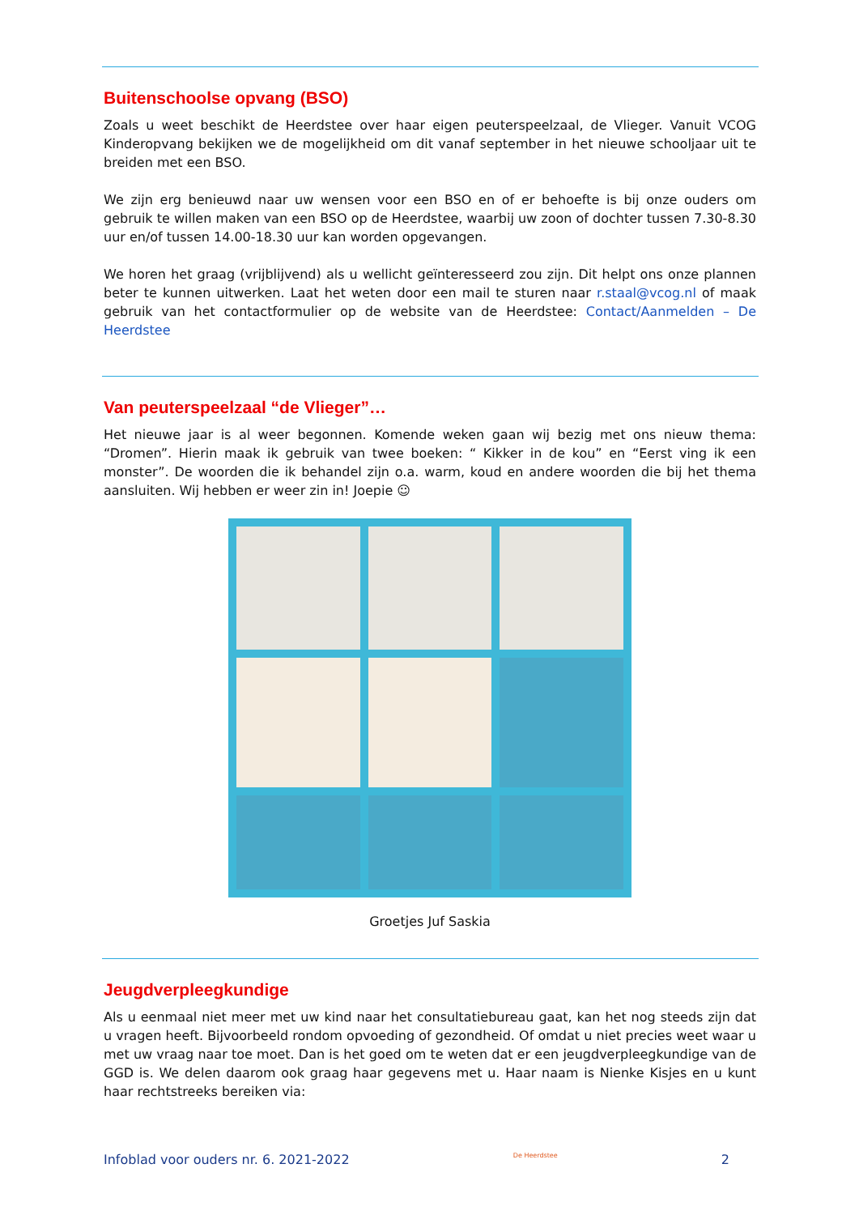Buitenschoolse opvang (BSO)
Zoals u weet beschikt de Heerdstee over haar eigen peuterspeelzaal, de Vlieger. Vanuit VCOG Kinderopvang bekijken we de mogelijkheid om dit vanaf september in het nieuwe schooljaar uit te breiden met een BSO.
We zijn erg benieuwd naar uw wensen voor een BSO en of er behoefte is bij onze ouders om gebruik te willen maken van een BSO op de Heerdstee, waarbij uw zoon of dochter tussen 7.30-8.30 uur en/of tussen 14.00-18.30 uur kan worden opgevangen.
We horen het graag (vrijblijvend) als u wellicht geïnteresseerd zou zijn. Dit helpt ons onze plannen beter te kunnen uitwerken. Laat het weten door een mail te sturen naar r.staal@vcog.nl of maak gebruik van het contactformulier op de website van de Heerdstee: Contact/Aanmelden – De Heerdstee
Van peuterspeelzaal “de Vlieger”…
Het nieuwe jaar is al weer begonnen. Komende weken gaan wij bezig met ons nieuw thema: “Dromen”. Hierin maak ik gebruik van twee boeken: “ Kikker in de kou” en “Eerst ving ik een monster”. De woorden die ik behandel zijn o.a. warm, koud en andere woorden die bij het thema aansluiten. Wij hebben er weer zin in! Joepie ☺
Groetjes Juf Saskia
Jeugdverpleegkundige
Als u eenmaal niet meer met uw kind naar het consultatiebureau gaat, kan het nog steeds zijn dat u vragen heeft. Bijvoorbeeld rondom opvoeding of gezondheid. Of omdat u niet precies weet waar u met uw vraag naar toe moet. Dan is het goed om te weten dat er een jeugdverpleegkundige van de GGD is. We delen daarom ook graag haar gegevens met u. Haar naam is Nienke Kisjes en u kunt haar rechtstreeks bereiken via:
Infoblad voor ouders nr. 6. 2021-2022 De Heerdstee 2